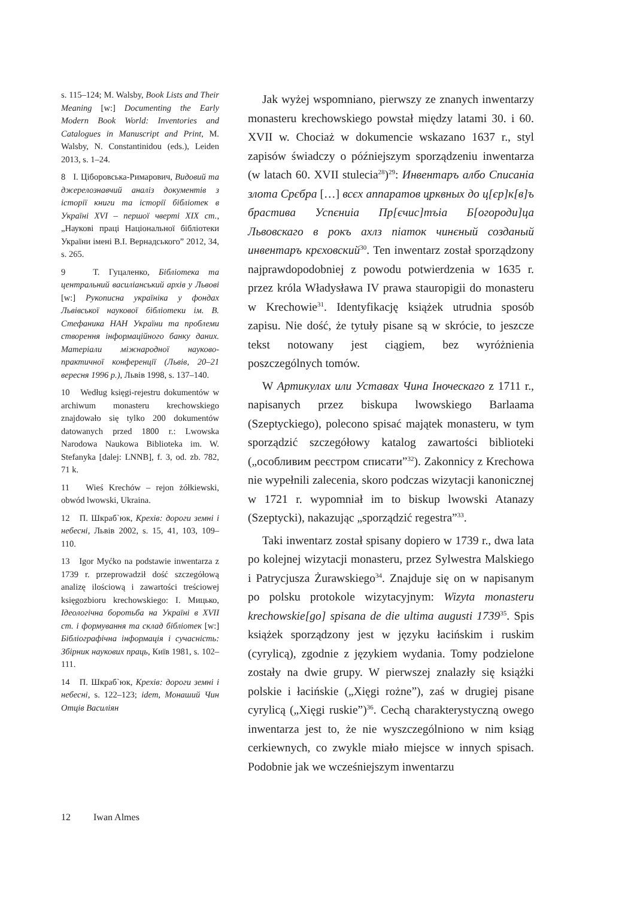s. 115–124; M. Walsby, Book Lists and Their Meaning [w:] Documenting the Early Modern Book World: Inventories and Catalogues in Manuscript and Print, M. Walsby, N. Constantinidou (eds.), Leiden 2013, s. 1–24.
8 І. Ціборовська-Римарович, Видовий та джерелознавчий аналіз документів з історії книги та історії бібліотек в Україні XVI – першої чверті XIX ст., „Наукові праці Національної бібліотеки України імені В.І. Вернадського” 2012, 34, s. 265.
9 Т. Гуцаленко, Бібліотека та центральний василіанський архів у Львові [w:] Рукописна україніка у фондах Львівської наукової бібліотеки ім. В. Стефаника НАН України та проблеми створення інформаційного банку даних. Матеріали міжнародної науково-практичної конференції (Львів, 20–21 вересня 1996 р.), Львів 1998, s. 137–140.
10 Według księgi-rejestru dokumentów w archiwum monasteru krechowskiego znajdowało się tylko 200 dokumentów datowanych przed 1800 r.: Lwowska Narodowa Naukowa Biblioteka im. W. Stefanyka [dalej: LNNB], f. 3, od. zb. 782, 71 k.
11 Wieś Krechów – rejon żółkiewski, obwód lwowski, Ukraina.
12 П. Шкраб`юк, Крехів: дороги земні і небесні, Львів 2002, s. 15, 41, 103, 109–110.
13 Igor Myćko na podstawie inwentarza z 1739 r. przeprowadził dość szczegółową analizę ilościową i zawartości treściowej księgozbioru krechowskiego: І. Мицько, Ідеологічна боротьба на Україні в XVII ст. і формування та склад бібліотек [w:] Бібліографічна інформація і сучасність: Збірник наукових праць, Київ 1981, s. 102–111.
14 П. Шкраб`юк, Крехів: дороги земні і небесні, s. 122–123; idem, Монаший Чин Отців Василіян
Jak wyżej wspomniano, pierwszy ze znanych inwentarzy monasteru krechowskiego powstał między latami 30. i 60. XVII w. Chociaż w dokumencie wskazano 1637 r., styl zapisów świadczy o późniejszym sporządzeniu inwentarza (w latach 60. XVII stulecia<sup>28</sup>)<sup>29</sup>: Инвентаръ албо Списаніа злота Срєбра […] всєх аппаратов црквных до ц[єр]к[в]ъ брастива Успєниіа Пр[єчис]тъіа Б[огороди]ца Львовскаго в рокъ ахлз піаток чинєный созданый инвентаръ крєховский<sup>30</sup>. Ten inwentarz został sporządzony najprawdopodobniej z powodu potwierdzenia w 1635 r. przez króla Władysława IV prawa stauropigii do monasteru w Krechowie<sup>31</sup>. Identyfikację książek utrudnia sposób zapisu. Nie dość, że tytuły pisane są w skrócie, to jeszcze tekst notowany jest ciągiem, bez wyróżnienia poszczególnych tomów.
W Артикулах или Уставах Чина Іноческаго z 1711 r., napisanych przez biskupa lwowskiego Barlaama (Szeptyckiego), polecono spisać majątek monasteru, w tym sporządzić szczegółowy katalog zawartości biblioteki („особливим реєстром списати”<sup>32</sup>). Zakonnicy z Krechowa nie wypełnili zalecenia, skoro podczas wizytacji kanonicznej w 1721 r. wypomniał im to biskup lwowski Atanazy (Szeptycki), nakazując „sporządzić regestra”<sup>33</sup>.
Taki inwentarz został spisany dopiero w 1739 r., dwa lata po kolejnej wizytacji monasteru, przez Sylwestra Malskiego i Patrycjusza Żurawskiego<sup>34</sup>. Znajduje się on w napisanym po polsku protokole wizytacyjnym: Wizyta monasteru krechowskie[go] spisana de die ultima augusti 1739<sup>35</sup>. Spis książek sporządzony jest w języku łacińskim i ruskim (cyrylicą), zgodnie z językiem wydania. Tomy podzielone zostały na dwie grupy. W pierwszej znalazły się książki polskie i łacińskie („Xięgi rożne”), zaś w drugiej pisane cyrylicą („Xięgi ruskie”)<sup>36</sup>. Cechą charakterystyczną owego inwentarza jest to, że nie wyszczególniono w nim ksiąg cerkiewnych, co zwykle miało miejsce w innych spisach. Podobnie jak we wcześniejszym inwentarzu
12 Iwan Almes